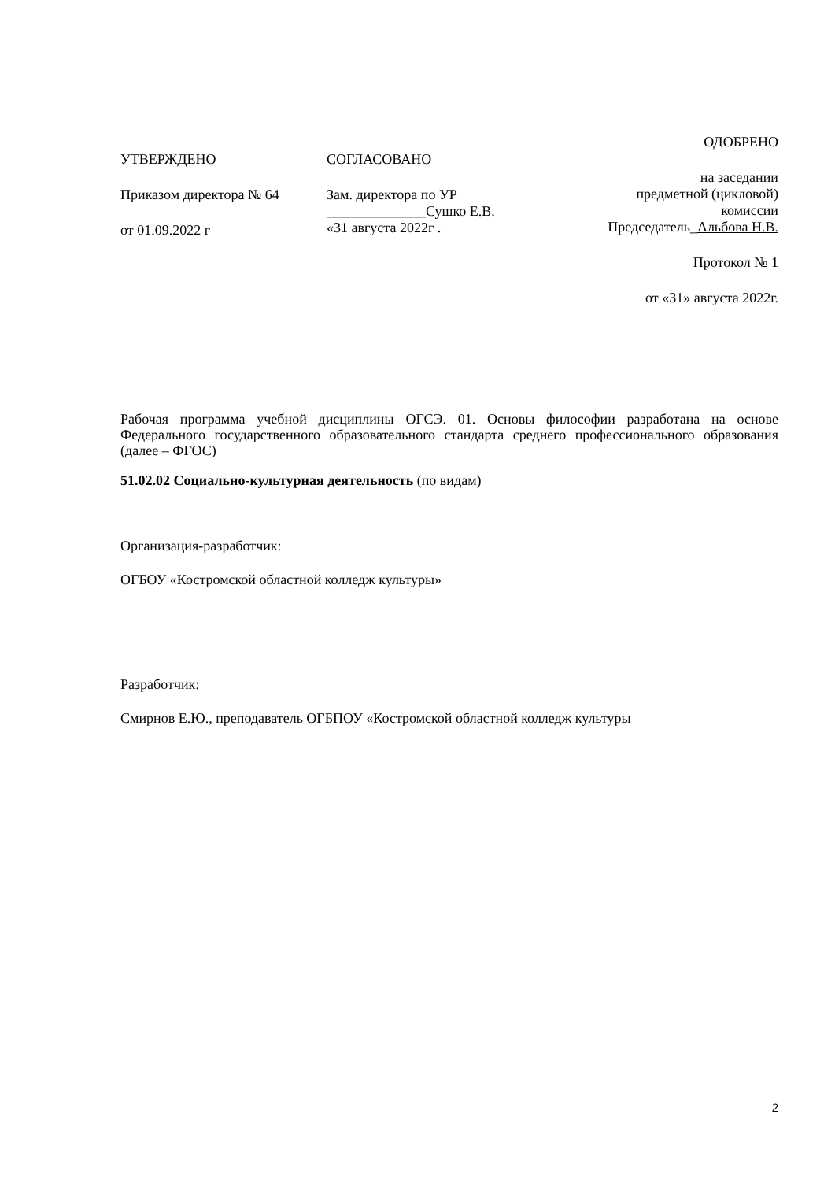УТВЕРЖДЕНО
Приказом директора № 64
от 01.09.2022 г
СОГЛАСОВАНО
Зам. директора по УР
______________Сушко Е.В.
«31 августа 2022г .
ОДОБРЕНО
на заседании
предметной (цикловой)
комиссии
Председатель_Альбова Н.В.
Протокол № 1
от «31» августа 2022г.
Рабочая программа учебной дисциплины ОГСЭ. 01. Основы философии разработана на основе Федерального государственного образовательного стандарта среднего профессионального образования (далее – ФГОС)
51.02.02 Социально-культурная деятельность (по видам)
Организация-разработчик:
ОГБОУ «Костромской областной колледж культуры»
Разработчик:
Смирнов Е.Ю., преподаватель ОГБПОУ «Костромской областной колледж культуры
2